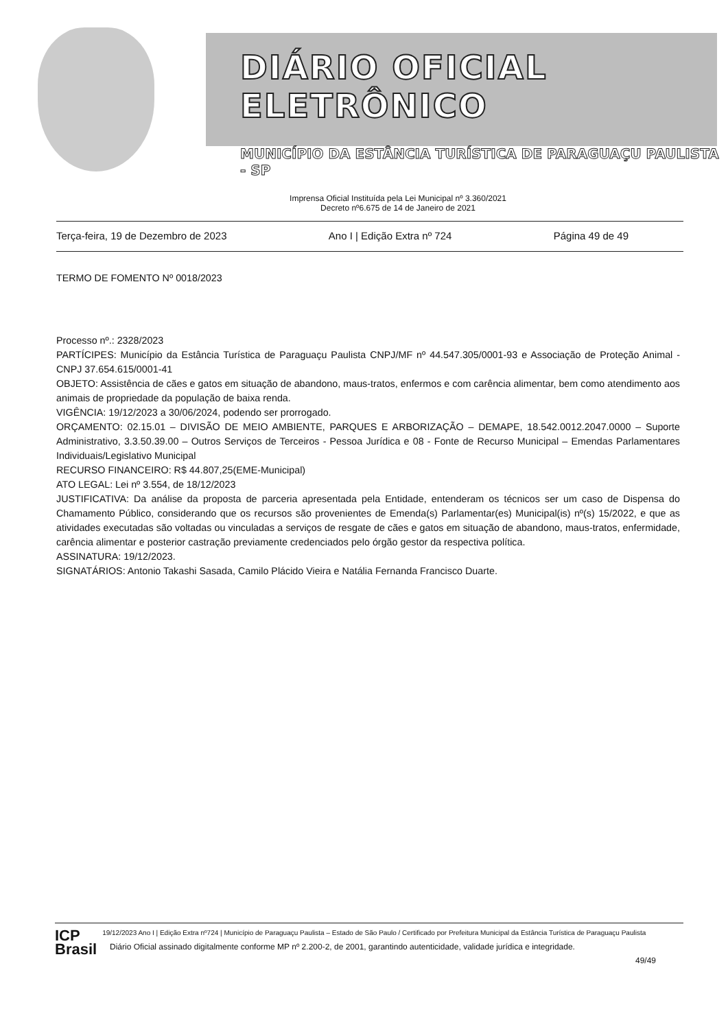DIÁRIO OFICIAL ELETRÔNICO
MUNICÍPIO DA ESTÂNCIA TURÍSTICA DE PARAGUAÇU PAULISTA - SP
Imprensa Oficial Instituída pela Lei Municipal nº 3.360/2021
Decreto nº6.675 de 14 de Janeiro de 2021
Terça-feira, 19 de Dezembro de 2023 Ano I | Edição Extra nº 724 Página 49 de 49
TERMO DE FOMENTO Nº 0018/2023
Processo nº.: 2328/2023
PARTÍCIPES: Município da Estância Turística de Paraguaçu Paulista CNPJ/MF nº 44.547.305/0001-93 e Associação de Proteção Animal - CNPJ 37.654.615/0001-41
OBJETO: Assistência de cães e gatos em situação de abandono, maus-tratos, enfermos e com carência alimentar, bem como atendimento aos animais de propriedade da população de baixa renda.
VIGÊNCIA: 19/12/2023 a 30/06/2024, podendo ser prorrogado.
ORÇAMENTO: 02.15.01 – DIVISÃO DE MEIO AMBIENTE, PARQUES E ARBORIZAÇÃO – DEMAPE, 18.542.0012.2047.0000 – Suporte Administrativo, 3.3.50.39.00 – Outros Serviços de Terceiros - Pessoa Jurídica e 08 - Fonte de Recurso Municipal – Emendas Parlamentares Individuais/Legislativo Municipal
RECURSO FINANCEIRO: R$ 44.807,25(EME-Municipal)
ATO LEGAL: Lei nº 3.554, de 18/12/2023
JUSTIFICATIVA: Da análise da proposta de parceria apresentada pela Entidade, entenderam os técnicos ser um caso de Dispensa do Chamamento Público, considerando que os recursos são provenientes de Emenda(s) Parlamentar(es) Municipal(is) nº(s) 15/2022, e que as atividades executadas são voltadas ou vinculadas a serviços de resgate de cães e gatos em situação de abandono, maus-tratos, enfermidade, carência alimentar e posterior castração previamente credenciados pelo órgão gestor da respectiva política.
ASSINATURA: 19/12/2023.
SIGNATÁRIOS: Antonio Takashi Sasada, Camilo Plácido Vieira e Natália Fernanda Francisco Duarte.
ICP
Brasil
19/12/2023 Ano I | Edição Extra nº724 | Município de Paraguaçu Paulista – Estado de São Paulo / Certificado por Prefeitura Municipal da Estância Turística de Paraguaçu Paulista
Diário Oficial assinado digitalmente conforme MP nº 2.200-2, de 2001, garantindo autenticidade, validade jurídica e integridade.
49/49